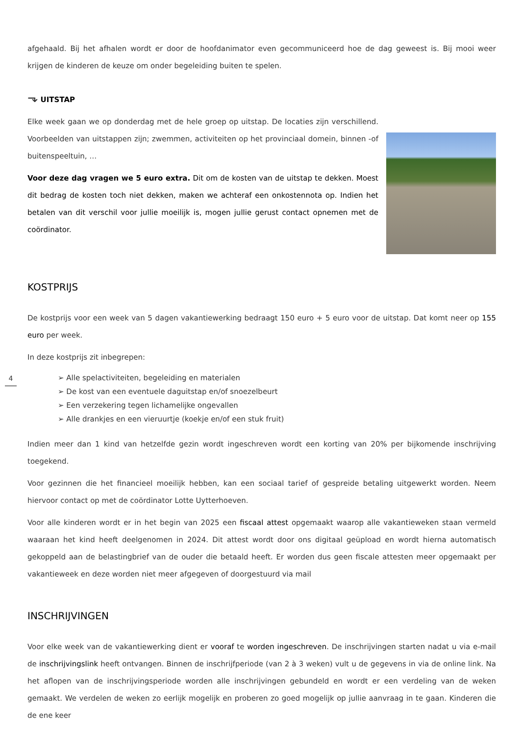afgehaald. Bij het afhalen wordt er door de hoofdanimator even gecommuniceerd hoe de dag geweest is. Bij mooi weer krijgen de kinderen de keuze om onder begeleiding buiten te spelen.
⬎ UITSTAP
Elke week gaan we op donderdag met de hele groep op uitstap. De locaties zijn verschillend. Voorbeelden van uitstappen zijn; zwemmen, activiteiten op het provinciaal domein, binnen -of buitenspeeltuin, …
Voor deze dag vragen we 5 euro extra. Dit om de kosten van de uitstap te dekken. Moest dit bedrag de kosten toch niet dekken, maken we achteraf een onkostennota op. Indien het betalen van dit verschil voor jullie moeilijk is, mogen jullie gerust contact opnemen met de coördinator.
KOSTPRIJS
De kostprijs voor een week van 5 dagen vakantiewerking bedraagt 150 euro + 5 euro voor de uitstap. Dat komt neer op 155 euro per week.
In deze kostprijs zit inbegrepen:
➢ Alle spelactiviteiten, begeleiding en materialen
➢ De kost van een eventuele daguitstap en/of snoezelbeurt
➢ Een verzekering tegen lichamelijke ongevallen
➢ Alle drankjes en een vieruurtje (koekje en/of een stuk fruit)
Indien meer dan 1 kind van hetzelfde gezin wordt ingeschreven wordt een korting van 20% per bijkomende inschrijving toegekend.
Voor gezinnen die het financieel moeilijk hebben, kan een sociaal tarief of gespreide betaling uitgewerkt worden. Neem hiervoor contact op met de coördinator Lotte Uytterhoeven.
Voor alle kinderen wordt er in het begin van 2025 een fiscaal attest opgemaakt waarop alle vakantieweken staan vermeld waaraan het kind heeft deelgenomen in 2024. Dit attest wordt door ons digitaal geüpload en wordt hierna automatisch gekoppeld aan de belastingbrief van de ouder die betaald heeft. Er worden dus geen fiscale attesten meer opgemaakt per vakantieweek en deze worden niet meer afgegeven of doorgestuurd via mail
INSCHRIJVINGEN
Voor elke week van de vakantiewerking dient er vooraf te worden ingeschreven. De inschrijvingen starten nadat u via e-mail de inschrijvingslink heeft ontvangen. Binnen de inschrijfperiode (van 2 à 3 weken) vult u de gegevens in via de online link. Na het aflopen van de inschrijvingsperiode worden alle inschrijvingen gebundeld en wordt er een verdeling van de weken gemaakt. We verdelen de weken zo eerlijk mogelijk en proberen zo goed mogelijk op jullie aanvraag in te gaan. Kinderen die de ene keer
4